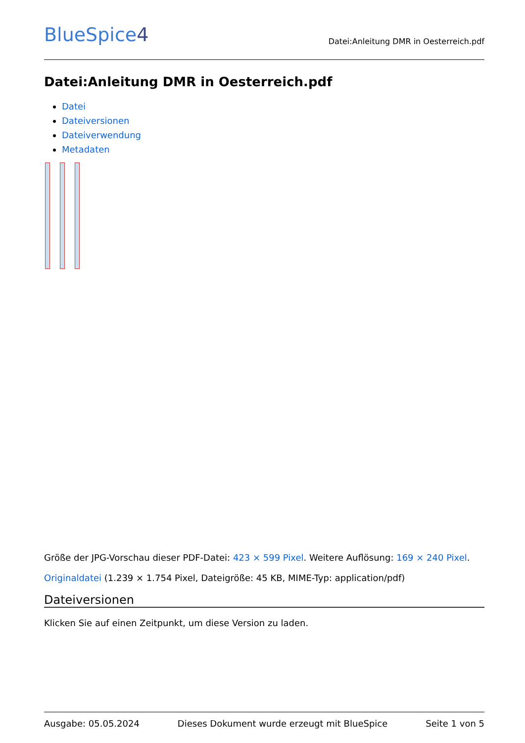BlueSpice4
Datei:Anleitung DMR in Oesterreich.pdf
Datei:Anleitung DMR in Oesterreich.pdf
Datei
Dateiversionen
Dateiverwendung
Metadaten
Größe der JPG-Vorschau dieser PDF-Datei: 423 × 599 Pixel. Weitere Auflösung: 169 × 240 Pixel.
Originaldatei (1.239 × 1.754 Pixel, Dateigröße: 45 KB, MIME-Typ: application/pdf)
Dateiversionen
Klicken Sie auf einen Zeitpunkt, um diese Version zu laden.
Ausgabe: 05.05.2024 Dieses Dokument wurde erzeugt mit BlueSpice Seite 1 von 5